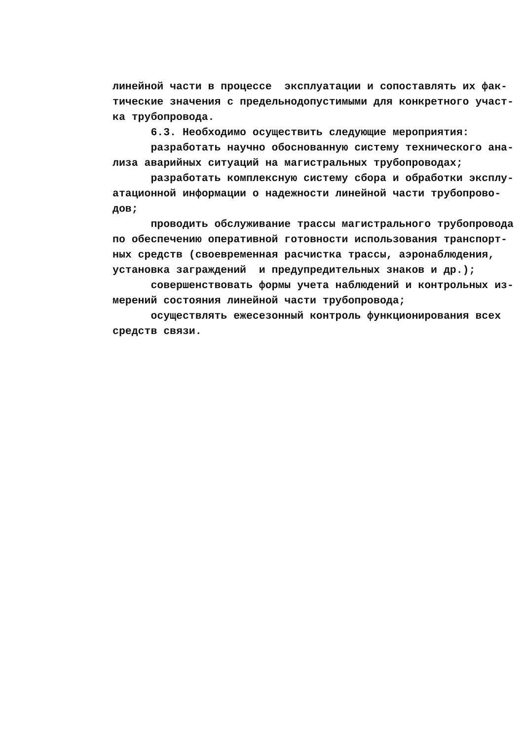линейной части в процессе эксплуатации и сопоставлять их фак-
тические значения с предельнодопустимыми для конкретного участ-
ка трубопровода.
6.3. Необходимо осуществить следующие мероприятия:
разработать научно обоснованную систему технического ана-
лиза аварийных ситуаций на магистральных трубопроводах;
разработать комплексную систему сбора и обработки эксплу-
атационной информации о надежности линейной части трубопрово-
дов;
проводить обслуживание трассы магистрального трубопровода
по обеспечению оперативной готовности использования транспорт-
ных средств (своевременная расчистка трассы, аэронаблюдения,
установка заграждений и предупредительных знаков и др.);
совершенствовать формы учета наблюдений и контрольных из-
мерений состояния линейной части трубопровода;
осуществлять ежесезонный контроль функционирования всех
средств связи.